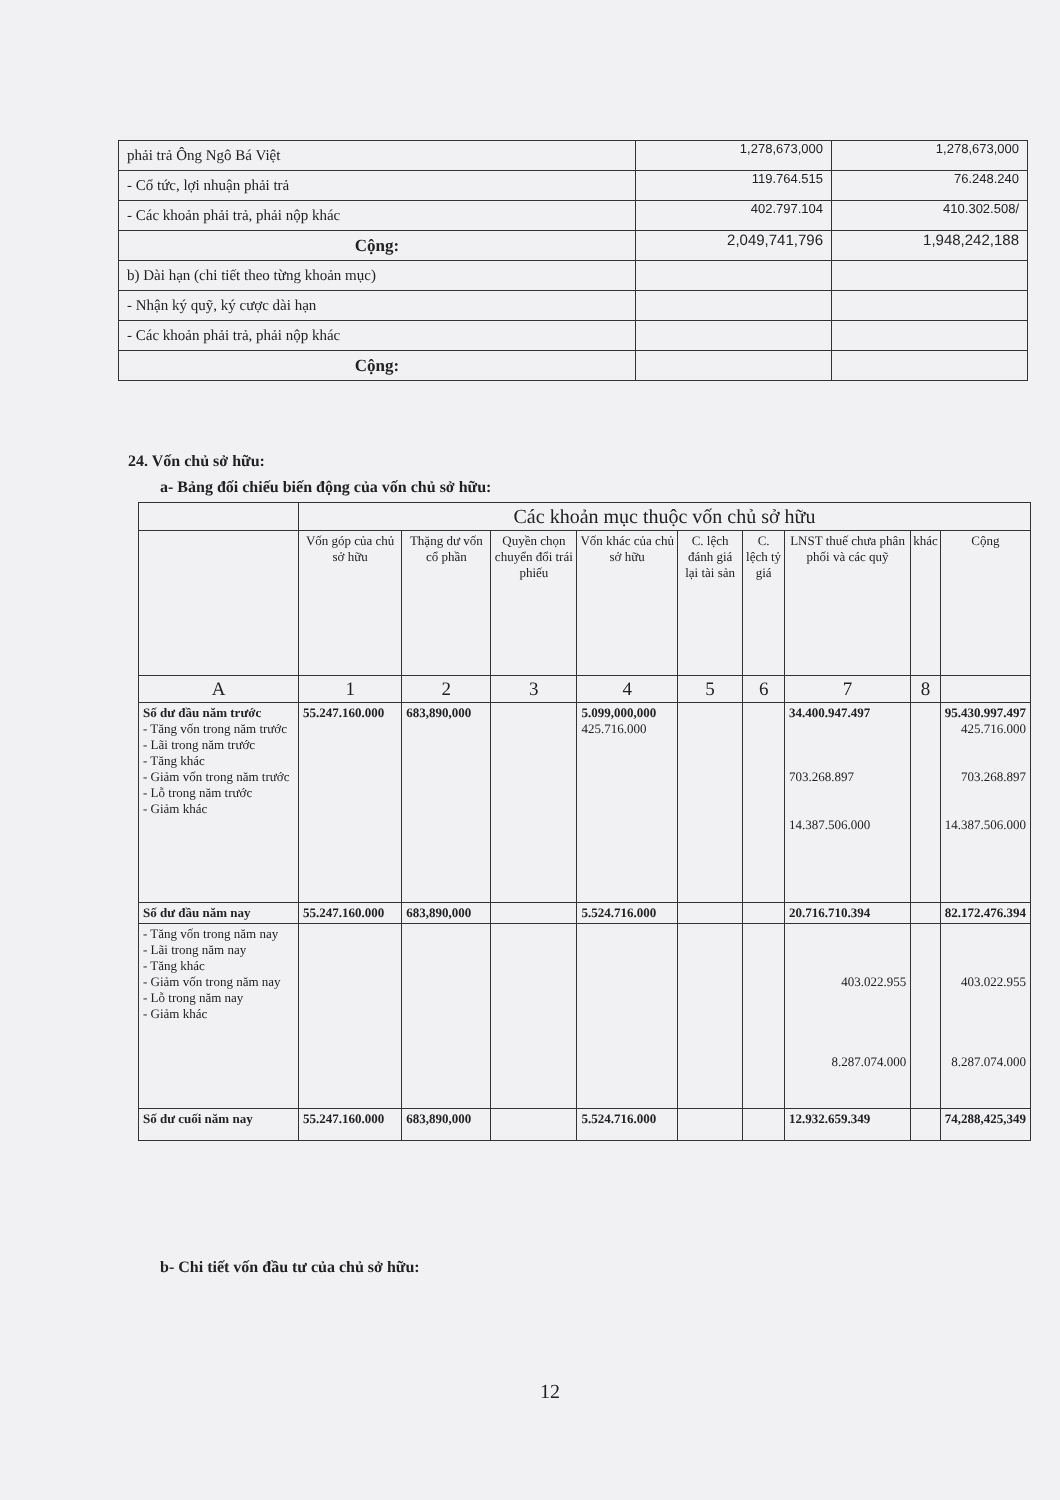| phải trả Ông Ngô Bá Việt | 1,278,673,000 | 1,278,673,000 |
| - Cổ tức, lợi nhuận phải trả | 119.764.515 | 76.248.240 |
| - Các khoản phải trả, phải nộp khác | 402.797.104 | 410.302.508/ |
| Cộng: | 2,049,741,796 | 1,948,242,188 |
| b) Dài hạn (chi tiết theo từng khoản mục) | | |
| - Nhận ký quỹ, ký cược dài hạn | | |
| - Các khoản phải trả, phải nộp khác | | |
| Cộng: | | |
24. Vốn chủ sở hữu:
a- Bảng đối chiếu biến động của vốn chủ sở hữu:
| | Các khoản mục thuộc vốn chủ sở hữu | | | | | | | | |
| --- | --- | --- | --- | --- | --- | --- | --- | --- | --- |
| | Vốn góp của chủ sở hữu | Thặng dư vốn cổ phần | Quyền chọn chuyển đổi trái phiếu | Vốn khác của chủ sở hữu | C. lệch đánh giá lại tài sản | C. lệch tỷ giá | LNST thuế chưa phân phối và các quỹ | khác | Cộng |
| A | 1 | 2 | 3 | 4 | 5 | 6 | 7 | 8 | |
| Số dư đầu năm trước - Tăng vốn trong năm trước - Lãi trong năm trước - Tăng khác - Giảm vốn trong năm trước - Lỗ trong năm trước - Giảm khác | 55.247.160.000 | 683,890,000 | | 5.099,000,000 425.716.000 | | | 34.400.947.497 703.268.897 14.387.506.000 | | 95.430.997.497 425.716.000 703.268.897 14.387.506.000 |
| Số dư đầu năm nay | 55.247.160.000 | 683,890,000 | | 5.524.716.000 | | | 20.716.710.394 | | 82.172.476.394 |
| - Tăng vốn trong năm nay - Lãi trong năm nay - Tăng khác - Giảm vốn trong năm nay - Lỗ trong năm nay - Giảm khác | | | | | | | 403.022.955 8.287.074.000 | | 403.022.955 8.287.074.000 |
| Số dư cuối năm nay | 55.247.160.000 | 683,890,000 | | 5.524.716.000 | | | 12.932.659.349 | | 74,288,425,349 |
b- Chi tiết vốn đầu tư của chủ sở hữu:
12